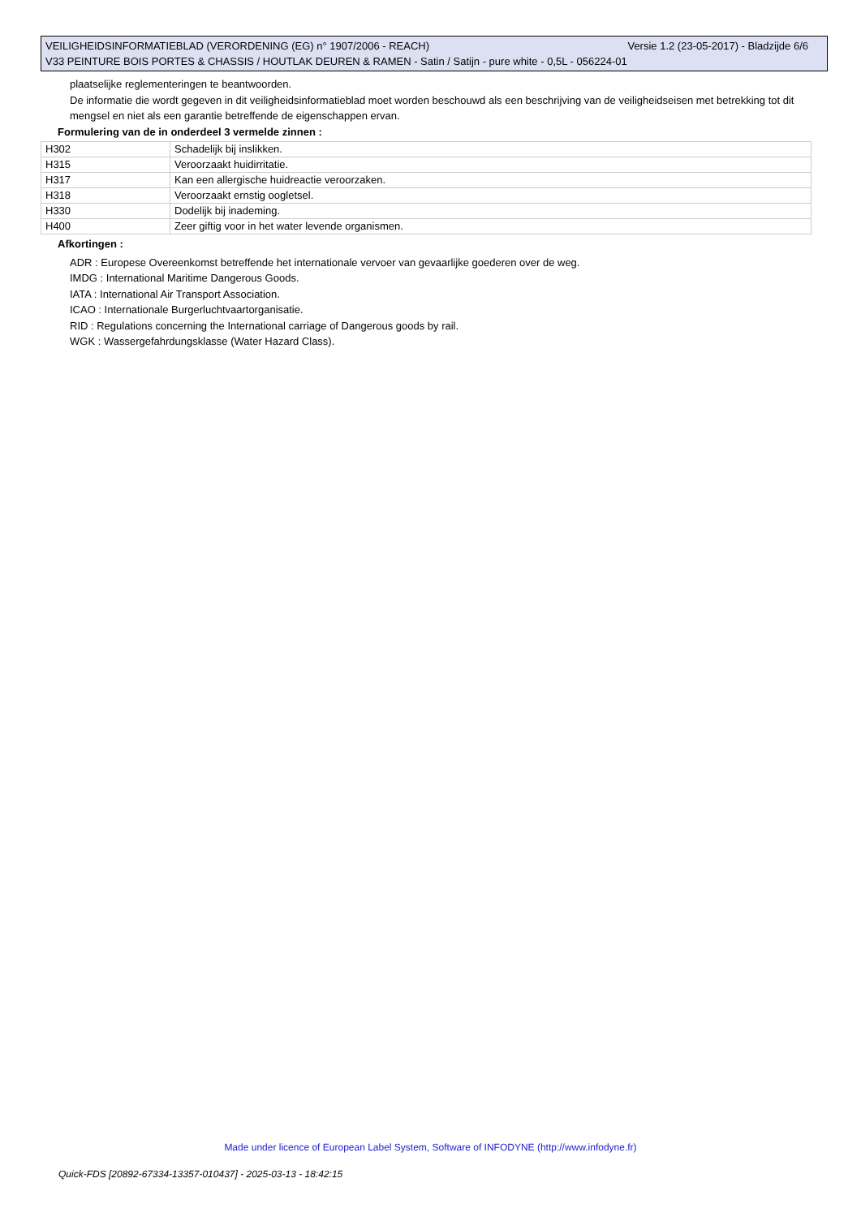Versie 1.2 (23-05-2017) - Bladzijde 6/6 VEILIGHEIDSINFORMATIEBLAD (VERORDENING (EG) n° 1907/2006 - REACH)
V33 PEINTURE BOIS PORTES & CHASSIS / HOUTLAK DEUREN & RAMEN - Satin / Satijn - pure white - 0,5L - 056224-01
plaatselijke reglementeringen te beantwoorden.
De informatie die wordt gegeven in dit veiligheidsinformatieblad moet worden beschouwd als een beschrijving van de veiligheidseisen met betrekking tot dit mengsel en niet als een garantie betreffende de eigenschappen ervan.
Formulering van de in onderdeel 3 vermelde zinnen :
| H302 | Schadelijk bij inslikken. |
| H315 | Veroorzaakt huidirritatie. |
| H317 | Kan een allergische huidreactie veroorzaken. |
| H318 | Veroorzaakt ernstig oogletsel. |
| H330 | Dodelijk bij inademing. |
| H400 | Zeer giftig voor in het water levende organismen. |
Afkortingen :
ADR : Europese Overeenkomst betreffende het internationale vervoer van gevaarlijke goederen over de weg.
IMDG : International Maritime Dangerous Goods.
IATA : International Air Transport Association.
ICAO : Internationale Burgerluchtvaartorganisatie.
RID : Regulations concerning the International carriage of Dangerous goods by rail.
WGK : Wassergefahrdungsklasse (Water Hazard Class).
Made under licence of European Label System, Software of INFODYNE (http://www.infodyne.fr)
Quick-FDS [20892-67334-13357-010437] - 2025-03-13 - 18:42:15